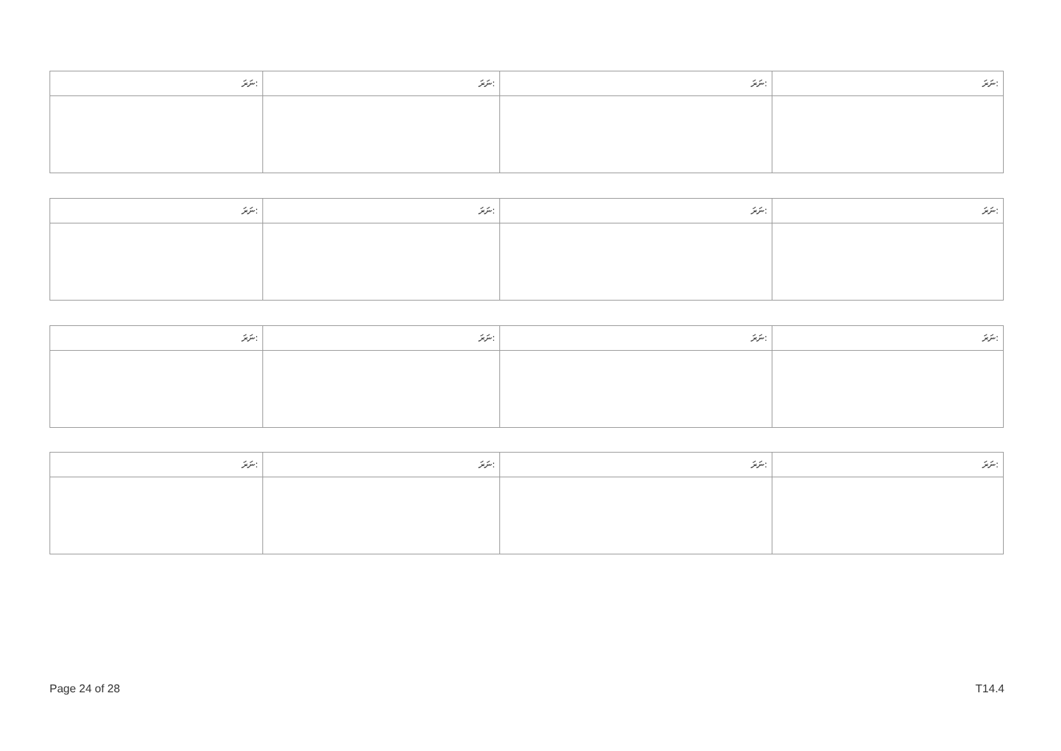| ނަރަ: | ނަރަ: | ނަރަ: | ނަރަ: |
| ނަރަ: | ނަރަ: | ނަރަ: | ނަރަ: |
| ނަރަ: | ނަރަ: | ނަރަ: | ނަރަ: |
| ނަރަ: | ނަރަ: | ނަރަ: | ނަރަ: |
Page 24 of 28 T14.4